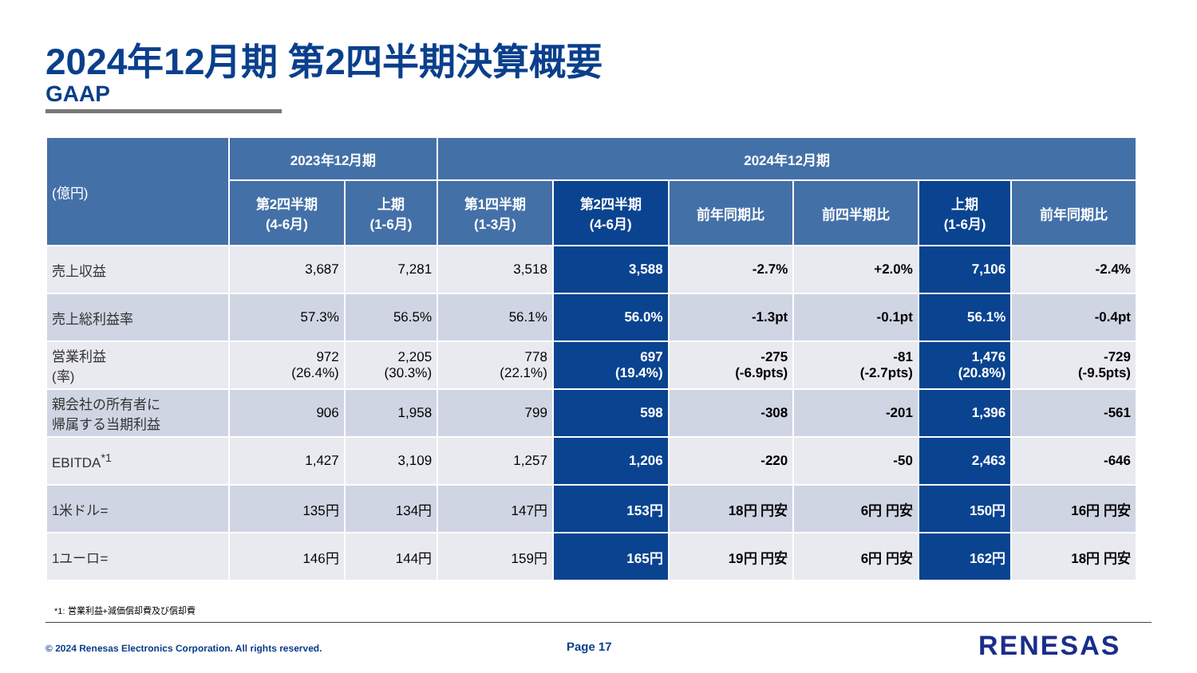2024年12月期 第2四半期決算概要
GAAP
| (億円) | 2023年12月期 | | 2024年12月期 | | | | | |
| --- | --- | --- | --- | --- | --- | --- | --- | --- |
| | 第2四半期 (4-6月) | 上期 (1-6月) | 第1四半期 (1-3月) | 第2四半期 (4-6月) | 前年同期比 | 前四半期比 | 上期 (1-6月) | 前年同期比 |
| 売上収益 | 3,687 | 7,281 | 3,518 | 3,588 | -2.7% | +2.0% | 7,106 | -2.4% |
| 売上総利益率 | 57.3% | 56.5% | 56.1% | 56.0% | -1.3pt | -0.1pt | 56.1% | -0.4pt |
| 営業利益 (率) | 972 (26.4%) | 2,205 (30.3%) | 778 (22.1%) | 697 (19.4%) | -275 (-6.9pts) | -81 (-2.7pts) | 1,476 (20.8%) | -729 (-9.5pts) |
| 親会社の所有者に 帰属する当期利益 | 906 | 1,958 | 799 | 598 | -308 | -201 | 1,396 | -561 |
| EBITDA<sup>*1</sup> | 1,427 | 3,109 | 1,257 | 1,206 | -220 | -50 | 2,463 | -646 |
| 1米ドル= | 135円 | 134円 | 147円 | 153円 | 18円 円安 | 6円 円安 | 150円 | 16円 円安 |
| 1ユーロ= | 146円 | 144円 | 159円 | 165円 | 19円 円安 | 6円 円安 | 162円 | 18円 円安 |
*1: 営業利益+減価償却費及び償却費
© 2024 Renesas Electronics Corporation. All rights reserved.
Page 17 RENESAS